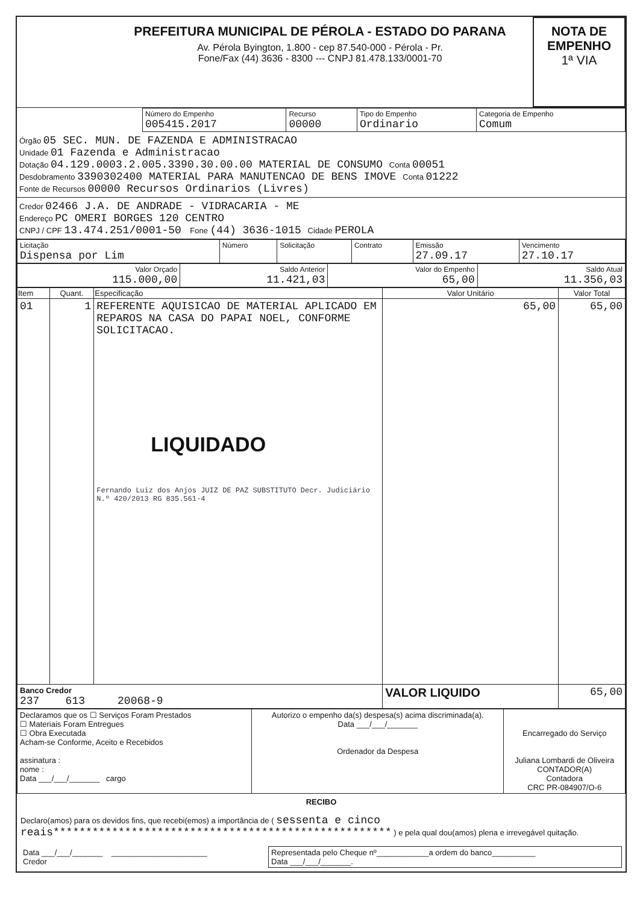PREFEITURA MUNICIPAL DE PÉROLA - ESTADO DO PARANA
Av. Pérola Byington, 1.800 - cep 87.540-000 - Pérola - Pr.
Fone/Fax (44) 3636 - 8300 --- CNPJ 81.478.133/0001-70
NOTA DE
EMPENHO
1ª VIA
| | Número do Empenho 005415.2017 | Recurso 00000 | Tipo do Empenho Ordinario | Categoria de Empenho Comum |
Órgão 05 SEC. MUN. DE FAZENDA E ADMINISTRACAO
Unidade 01 Fazenda e Administracao
Dotação 04.129.0003.2.005.3390.30.00.00 MATERIAL DE CONSUMO Conta 00051
Desdobramento 3390302400 MATERIAL PARA MANUTENCAO DE BENS IMOVE Conta 01222
Fonte de Recursos 00000 Recursos Ordinarios (Livres)
Credor 02466 J.A. DE ANDRADE - VIDRACARIA - ME
Endereço PC OMERI BORGES 120 CENTRO
CNPJ / CPF 13.474.251/0001-50 Fone (44) 3636-1015 Cidade PEROLA
| Licitação Dispensa por Lim | Número | Solicitação | Contrato | Emissão 27.09.17 | Vencimento 27.10.17 |
| Valor Orçado 115.000,00 | Saldo Anterior 11.421,03 | Valor do Empenho 65,00 | Saldo Atual 11.356,03 |
| Item | Quant. | Especificação | Valor Unitário | Valor Total |
| --- | --- | --- | --- | --- |
| 01 | 1 | REFERENTE AQUISICAO DE MATERIAL APLICADO EM REPAROS NA CASA DO PAPAI NOEL, CONFORME SOLICITACAO. LIQUIDADO Fernando Luiz dos Anjos JUIZ DE PAZ SUBSTITUTO Decr. Judiciário N.º 420/2013 RG 835.561-4 | 65,00 | 65,00 |
| Banco Credor 237 613 20068-9 | | | VALOR LIQUIDO | 65,00 |
| Declaramos que os ☐ Serviços Foram Prestados ☐ Materiais Foram Entregues ☐ Obra Executada Acham-se Conforme, Aceito e Recebidos assinatura : nome : Data ___/___/_______ cargo | Autorizo o empenho da(s) despesa(s) acima discriminada(a). Data ___/___/_______ Ordenador da Despesa | Encarregado do Serviço Juliana Lombardi de Oliveira CONTADOR(A) Contadora CRC PR-084907/O-6 |
RECIBO
Declaro(amos) para os devidos fins, que recebi(emos) a importância de ( sessenta e cinco reais**************************************************** ) e pela qual dou(amos) plena e irrevegável quitação.
| Data ___/___/_______ ______________________ Credor | Representada pelo Cheque nº____________a ordem do banco__________ Data ___/___/_______. |